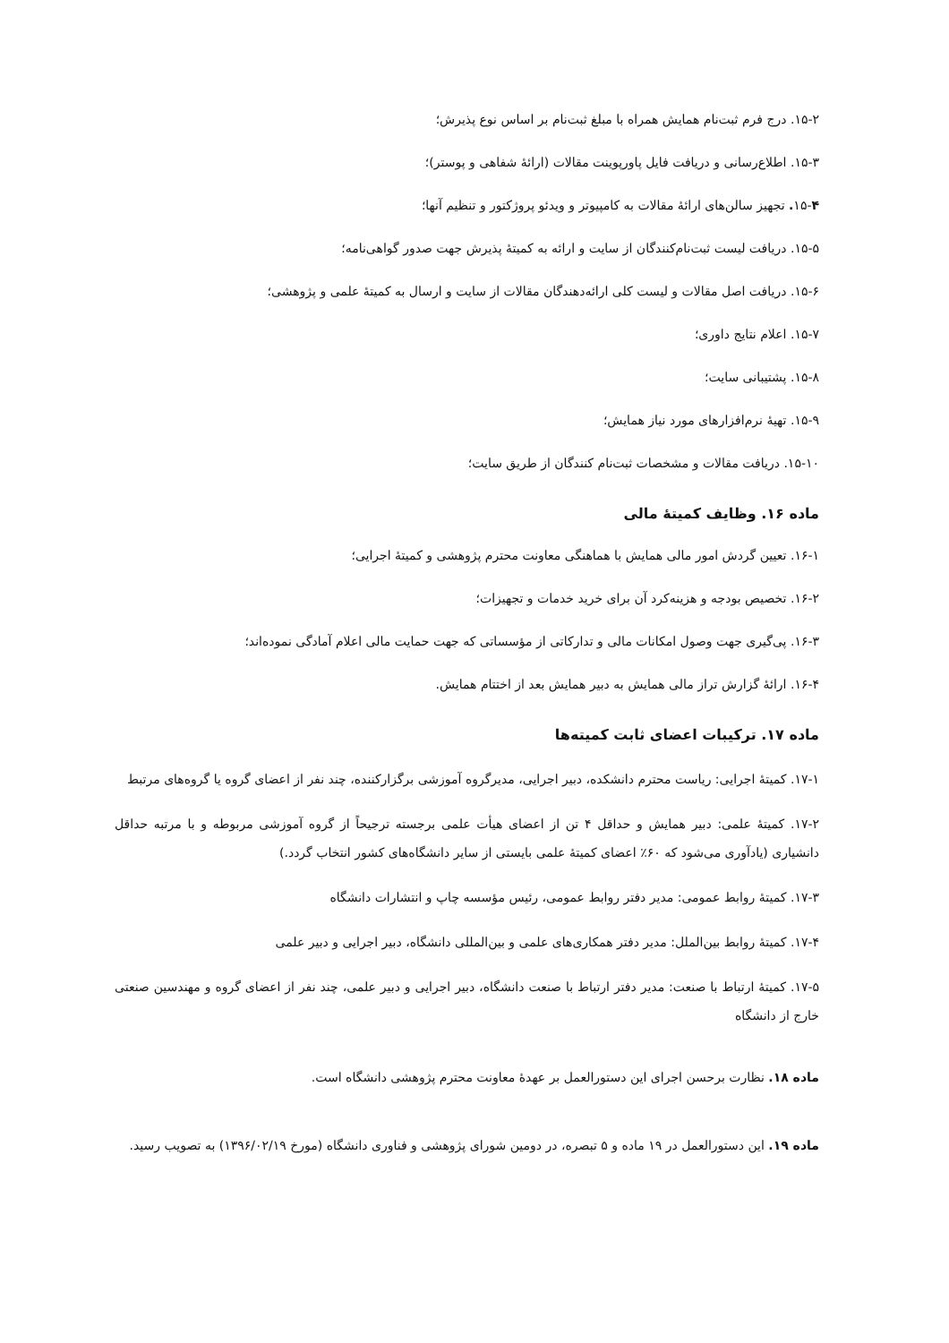۱۵-۲. درج فرم ثبت‌نام همایش همراه با مبلغ ثبت‌نام بر اساس نوع پذیرش؛
۱۵-۳. اطلاع‌رسانی و دریافت فایل پاورپوینت مقالات (ارائهٔ شفاهی و پوستر)؛
۱۵-۴. تجهیز سالن‌های ارائهٔ مقالات به کامپیوتر و ویدئو پروژکتور و تنظیم آنها؛
۱۵-۵. دریافت لیست ثبت‌نام‌کنندگان از سایت و ارائه به کمیتهٔ پذیرش جهت صدور گواهی‌نامه؛
۱۵-۶. دریافت اصل مقالات و لیست کلی ارائه‌دهندگان مقالات از سایت و ارسال به کمیتهٔ علمی و پژوهشی؛
۱۵-۷. اعلام نتایج داوری؛
۱۵-۸. پشتیبانی سایت؛
۱۵-۹. تهیهٔ نرم‌افزارهای مورد نیاز همایش؛
۱۵-۱۰. دریافت مقالات و مشخصات ثبت‌نام کنندگان از طریق سایت؛
ماده ۱۶. وظایف کمیتهٔ مالی
۱۶-۱. تعیین گردش امور مالی همایش با هماهنگی معاونت محترم پژوهشی و کمیتهٔ اجرایی؛
۱۶-۲. تخصیص بودجه و هزینه‌کرد آن برای خرید خدمات و تجهیزات؛
۱۶-۳. پی‌گیری جهت وصول امکانات مالی و تدارکاتی از مؤسساتی که جهت حمایت مالی اعلام آمادگی نموده‌اند؛
۱۶-۴. ارائهٔ گزارش تراز مالی همایش به دبیر همایش بعد از اختتام همایش.
ماده ۱۷. ترکیبات اعضای ثابت کمیته‌ها
۱۷-۱. کمیتهٔ اجرایی: ریاست محترم دانشکده، دبیر اجرایی، مدیرگروه آموزشی برگزارکننده، چند نفر از اعضای گروه یا گروه‌های مرتبط
۱۷-۲. کمیتهٔ علمی: دبیر همایش و حداقل ۴ تن از اعضای هیأت علمی برجسته ترجیحاً از گروه آموزشی مربوطه و با مرتبه حداقل دانشیاری (یادآوری می‌شود که ۶۰٪ اعضای کمیتهٔ علمی بایستی از سایر دانشگاه‌های کشور انتخاب گردد.)
۱۷-۳. کمیتهٔ روابط عمومی: مدیر دفتر روابط عمومی، رئیس مؤسسه چاپ و انتشارات دانشگاه
۱۷-۴. کمیتهٔ روابط بین‌الملل: مدیر دفتر همکاری‌های علمی و بین‌المللی دانشگاه، دبیر اجرایی و دبیر علمی
۱۷-۵. کمیتهٔ ارتباط با صنعت: مدیر دفتر ارتباط با صنعت دانشگاه، دبیر اجرایی و دبیر علمی، چند نفر از اعضای گروه و مهندسین صنعتی خارج از دانشگاه
ماده ۱۸. نظارت برحسن اجرای این دستورالعمل بر عهدهٔ معاونت محترم پژوهشی دانشگاه است.
ماده ۱۹. این دستورالعمل در ۱۹ ماده و ۵ تبصره، در دومین شورای پژوهشی و فناوری دانشگاه (مورخ ۱۳۹۶/۰۲/۱۹) به تصویب رسید.